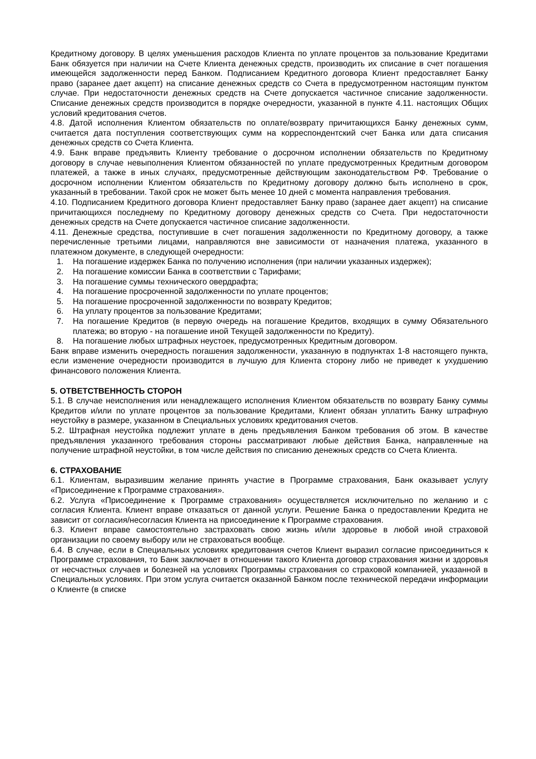Кредитному договору. В целях уменьшения расходов Клиента по уплате процентов за пользование Кредитами Банк обязуется при наличии на Счете Клиента денежных средств, производить их списание в счет погашения имеющейся задолженности перед Банком. Подписанием Кредитного договора Клиент предоставляет Банку право (заранее дает акцепт) на списание денежных средств со Счета в предусмотренном настоящим пунктом случае. При недостаточности денежных средств на Счете допускается частичное списание задолженности. Списание денежных средств производится в порядке очередности, указанной в пункте 4.11. настоящих Общих условий кредитования счетов.
4.8. Датой исполнения Клиентом обязательств по оплате/возврату причитающихся Банку денежных сумм, считается дата поступления соответствующих сумм на корреспондентский счет Банка или дата списания денежных средств со Счета Клиента.
4.9. Банк вправе предъявить Клиенту требование о досрочном исполнении обязательств по Кредитному договору в случае невыполнения Клиентом обязанностей по уплате предусмотренных Кредитным договором платежей, а также в иных случаях, предусмотренные действующим законодательством РФ. Требование о досрочном исполнении Клиентом обязательств по Кредитному договору должно быть исполнено в срок, указанный в требовании. Такой срок не может быть менее 10 дней с момента направления требования.
4.10. Подписанием Кредитного договора Клиент предоставляет Банку право (заранее дает акцепт) на списание причитающихся последнему по Кредитному договору денежных средств со Счета. При недостаточности денежных средств на Счете допускается частичное списание задолженности.
4.11. Денежные средства, поступившие в счет погашения задолженности по Кредитному договору, а также перечисленные третьими лицами, направляются вне зависимости от назначения платежа, указанного в платежном документе, в следующей очередности:
1. На погашение издержек Банка по получению исполнения (при наличии указанных издержек);
2. На погашение комиссии Банка в соответствии с Тарифами;
3. На погашение суммы технического овердрафта;
4. На погашение просроченной задолженности по уплате процентов;
5. На погашение просроченной задолженности по возврату Кредитов;
6. На уплату процентов за пользование Кредитами;
7. На погашение Кредитов (в первую очередь на погашение Кредитов, входящих в сумму Обязательного платежа; во вторую - на погашение иной Текущей задолженности по Кредиту).
8. На погашение любых штрафных неустоек, предусмотренных Кредитным договором.
Банк вправе изменить очередность погашения задолженности, указанную в подпунктах 1-8 настоящего пункта, если изменение очередности производится в лучшую для Клиента сторону либо не приведет к ухудшению финансового положения Клиента.
5. ОТВЕТСТВЕННОСТЬ СТОРОН
5.1. В случае неисполнения или ненадлежащего исполнения Клиентом обязательств по возврату Банку суммы Кредитов и/или по уплате процентов за пользование Кредитами, Клиент обязан уплатить Банку штрафную неустойку в размере, указанном в Специальных условиях кредитования счетов.
5.2. Штрафная неустойка подлежит уплате в день предъявления Банком требования об этом. В качестве предъявления указанного требования стороны рассматривают любые действия Банка, направленные на получение штрафной неустойки, в том числе действия по списанию денежных средств со Счета Клиента.
6. СТРАХОВАНИЕ
6.1. Клиентам, выразившим желание принять участие в Программе страхования, Банк оказывает услугу «Присоединение к Программе страхования».
6.2. Услуга «Присоединение к Программе страхования» осуществляется исключительно по желанию и с согласия Клиента. Клиент вправе отказаться от данной услуги. Решение Банка о предоставлении Кредита не зависит от согласия/несогласия Клиента на присоединение к Программе страхования.
6.3. Клиент вправе самостоятельно застраховать свою жизнь и/или здоровье в любой иной страховой организации по своему выбору или не страховаться вообще.
6.4. В случае, если в Специальных условиях кредитования счетов Клиент выразил согласие присоединиться к Программе страхования, то Банк заключает в отношении такого Клиента договор страхования жизни и здоровья от несчастных случаев и болезней на условиях Программы страхования со страховой компанией, указанной в Специальных условиях. При этом услуга считается оказанной Банком после технической передачи информации о Клиенте (в списке